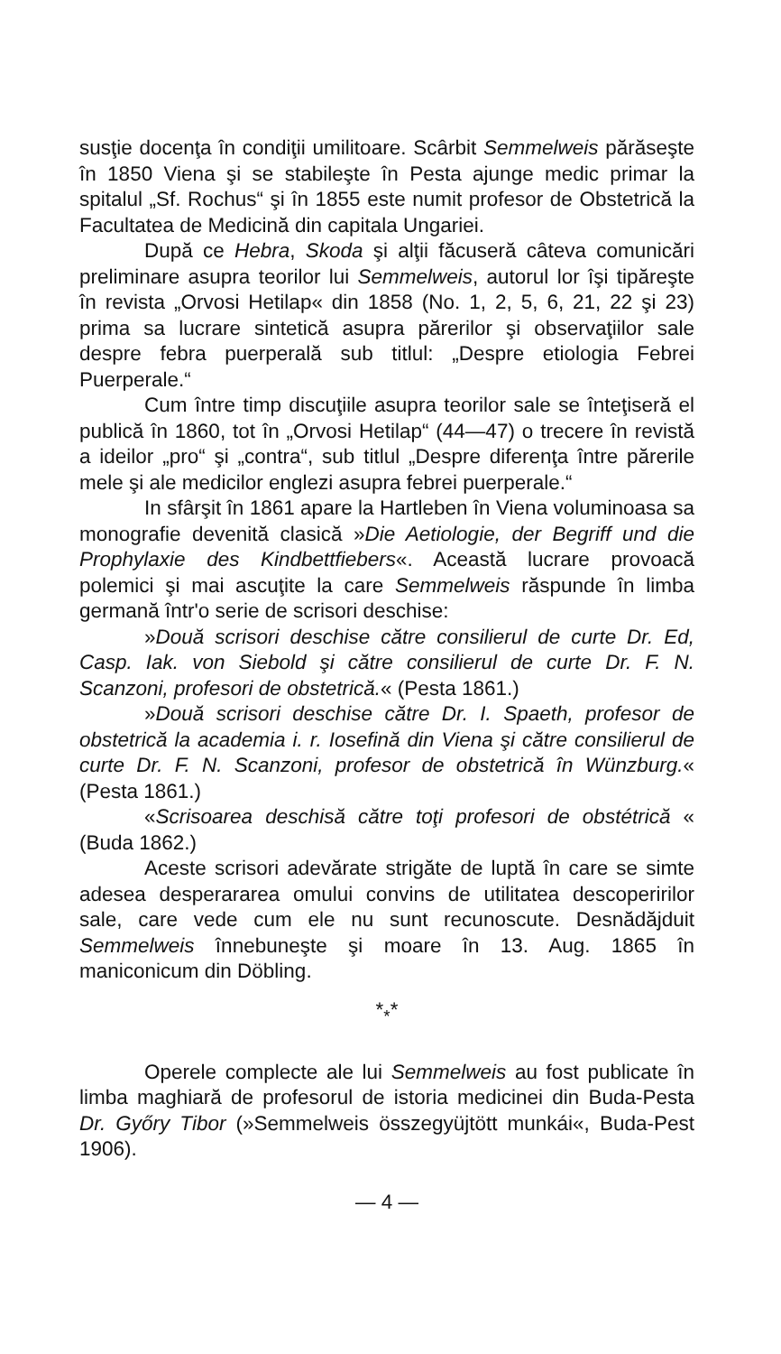susţie docenţa în condiţii umilitoare. Scârbit Semmelweis părăseşte în 1850 Viena şi se stabileşte în Pesta ajunge medic primar la spitalul „Sf. Rochus“ şi în 1855 este numit profesor de Obstetrică la Facultatea de Medicină din capitala Ungariei.
După ce Hebra, Skoda şi alţii făcuseră câteva comunicări preliminare asupra teorilor lui Semmelweis, autorul lor îşi tipăreşte în revista „Orvosi Hetilap« din 1858 (No. 1, 2, 5, 6, 21, 22 şi 23) prima sa lucrare sintetică asupra părerilor şi observaţiilor sale despre febra puerperală sub titlul: „Despre etiologia Febrei Puerperale.“
Cum între timp discuţiile asupra teorilor sale se înteţiseră el publică în 1860, tot în „Orvosi Hetilap“ (44—47) o trecere în revistă a ideilor „pro“ şi „contra“, sub titlul „Despre diferenţa între părerile mele şi ale medicilor englezi asupra febrei puerperale.“
In sfârşit în 1861 apare la Hartleben în Viena voluminoasa sa monografie devenită clasică »Die Aetiologie, der Begriff und die Prophylaxie des Kindbettfiebers«. Această lucrare provoacă polemici şi mai ascuţite la care Semmelweis răspunde în limba germană într'o serie de scrisori deschise:
»Două scrisori deschise către consilierul de curte Dr. Ed, Casp. Iak. von Siebold şi către consilierul de curte Dr. F. N. Scanzoni, profesori de obstetrică.« (Pesta 1861.)
»Două scrisori deschise către Dr. I. Spaeth, profesor de obstetrică la academia i. r. Iosefină din Viena şi către consilierul de curte Dr. F. N. Scanzoni, profesor de obstetrică în Wünzburg.« (Pesta 1861.)
«Scrisoarea deschisă către toţi profesori de obstétrică « (Buda 1862.)
Aceste scrisori adevărate strigăte de luptă în care se simte adesea desperararea omului convins de utilitatea descoperirilor sale, care vede cum ele nu sunt recunoscute. Desnădăjduit Semmelweis înnebuneşte şi moare în 13. Aug. 1865 în maniconicum din Döbling.
*<sub>*</sub>*
Operele complecte ale lui Semmelweis au fost publicate în limba maghiară de profesorul de istoria medicinei din Buda-Pesta Dr. Győry Tibor (»Semmelweis összegyüjtött munkái«, Buda-Pest 1906).
— 4 —